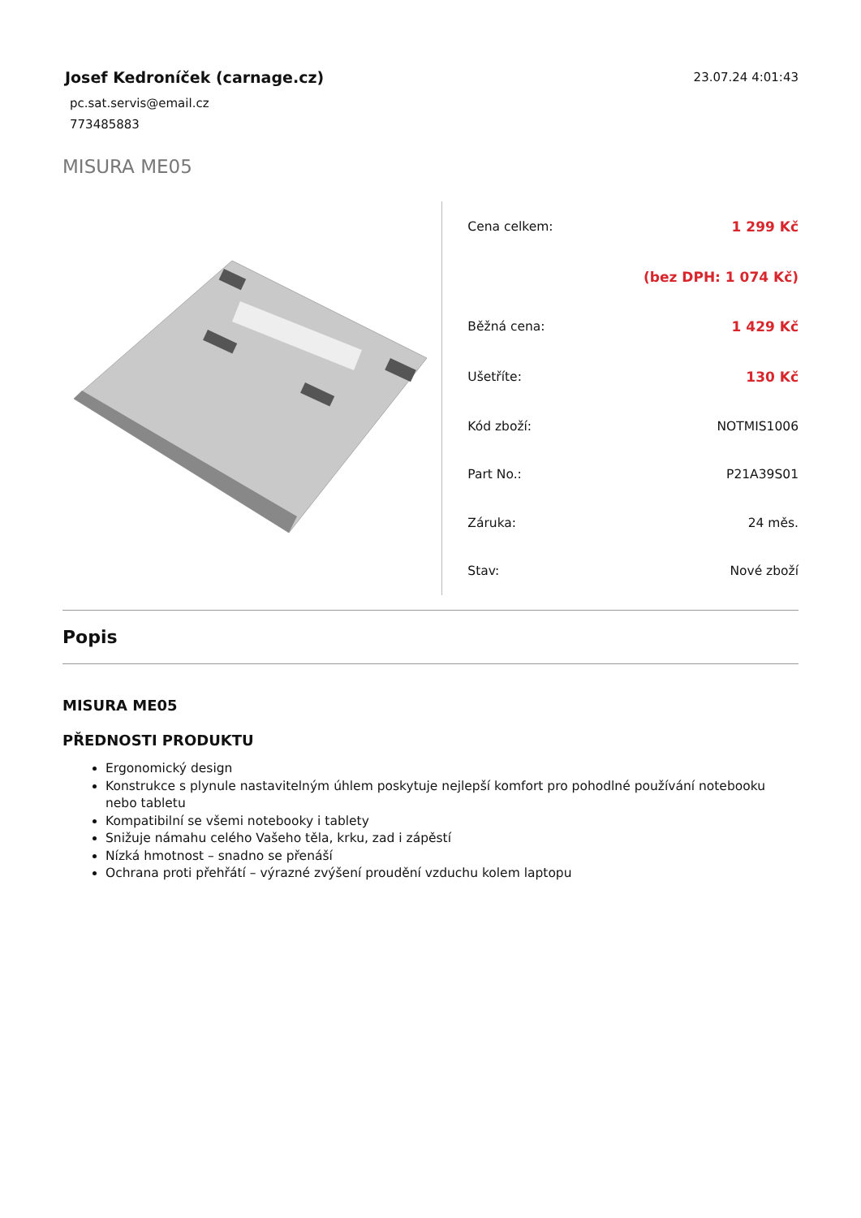Josef Kedroníček (carnage.cz)
pc.sat.servis@email.cz
773485883
23.07.24 4:01:43
MISURA ME05
| Cena celkem: | 1 299 Kč |
| | (bez DPH: 1 074 Kč) |
| Běžná cena: | 1 429 Kč |
| Ušetříte: | 130 Kč |
| Kód zboží: | NOTMIS1006 |
| Part No.: | P21A39S01 |
| Záruka: | 24 měs. |
| Stav: | Nové zboží |
Popis
MISURA ME05
PŘEDNOSTI PRODUKTU
Ergonomický design
Konstrukce s plynule nastavitelným úhlem poskytuje nejlepší komfort pro pohodlné používání notebooku nebo tabletu
Kompatibilní se všemi notebooky i tablety
Snižuje námahu celého Vašeho těla, krku, zad i zápěstí
Nízká hmotnost – snadno se přenáší
Ochrana proti přehřátí – výrazné zvýšení proudění vzduchu kolem laptopu